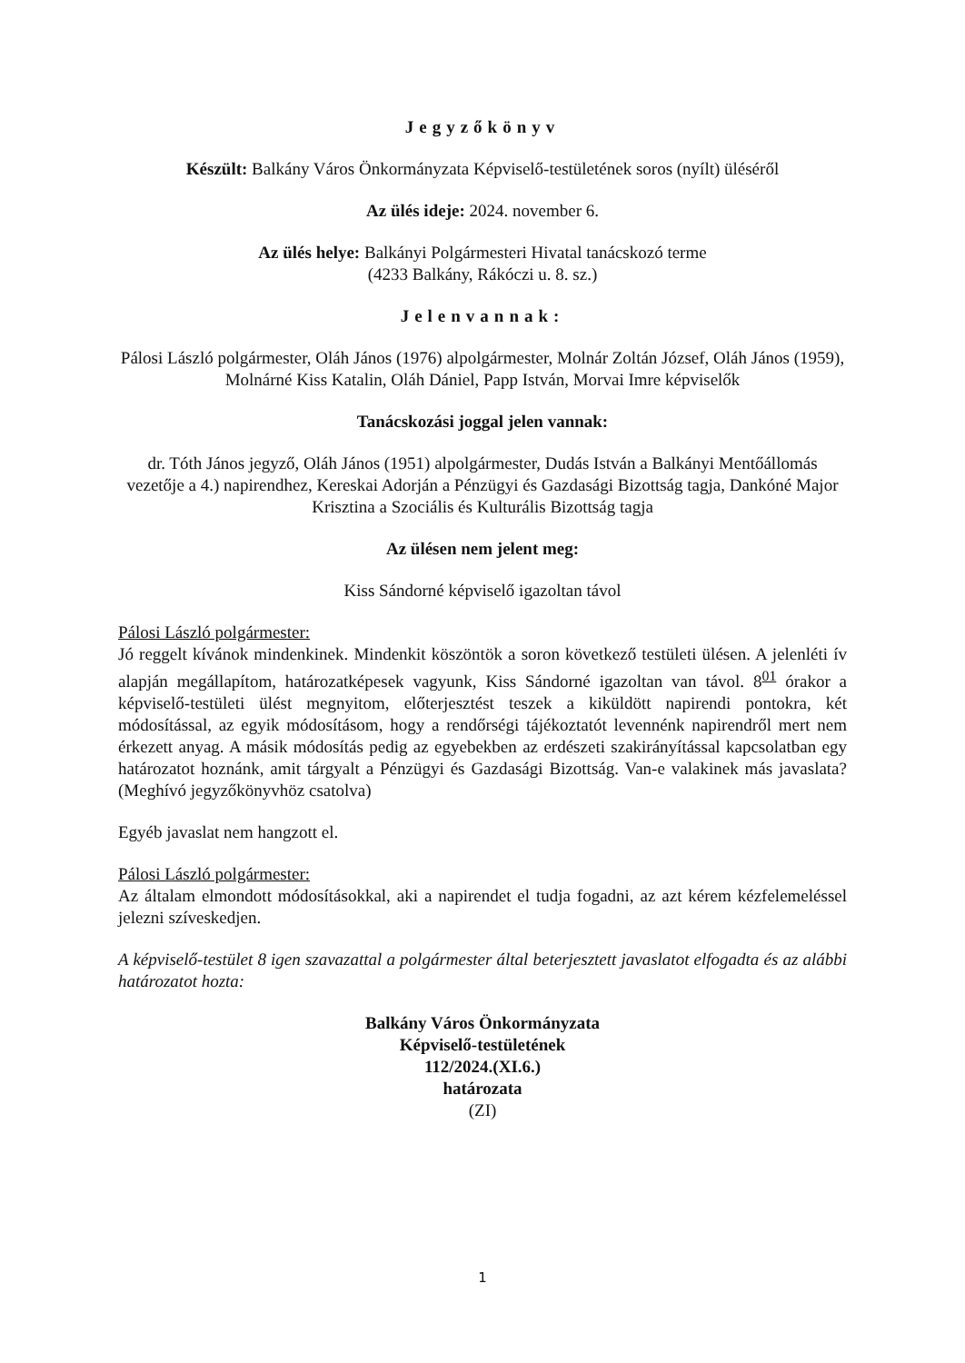Jegyzőkönyv
Készült: Balkány Város Önkormányzata Képviselő-testületének soros (nyílt) üléséről
Az ülés ideje: 2024. november 6.
Az ülés helye: Balkányi Polgármesteri Hivatal tanácskozó terme
(4233 Balkány, Rákóczi u. 8. sz.)
Jelenvannak:
Pálosi László polgármester, Oláh János (1976) alpolgármester, Molnár Zoltán József, Oláh János (1959), Molnárné Kiss Katalin, Oláh Dániel, Papp István, Morvai Imre képviselők
Tanácskozási joggal jelen vannak:
dr. Tóth János jegyző, Oláh János (1951) alpolgármester, Dudás István a Balkányi Mentőállomás vezetője a 4.) napirendhez, Kereskai Adorján a Pénzügyi és Gazdasági Bizottság tagja, Dankóné Major Krisztina a Szociális és Kulturális Bizottság tagja
Az ülésen nem jelent meg:
Kiss Sándorné képviselő igazoltan távol
Pálosi László polgármester:
Jó reggelt kívánok mindenkinek. Mindenkit köszöntök a soron következő testületi ülésen. A jelenléti ív alapján megállapítom, határozatképesek vagyunk, Kiss Sándorné igazoltan van távol. 8<sup>01</sup> órakor a képviselő-testületi ülést megnyitom, előterjesztést teszek a kiküldött napirendi pontokra, két módosítással, az egyik módosításom, hogy a rendőrségi tájékoztatót levennénk napirendről mert nem érkezett anyag. A másik módosítás pedig az egyebekben az erdészeti szakirányítással kapcsolatban egy határozatot hoznánk, amit tárgyalt a Pénzügyi és Gazdasági Bizottság. Van-e valakinek más javaslata? (Meghívó jegyzőkönyvhöz csatolva)
Egyéb javaslat nem hangzott el.
Pálosi László polgármester:
Az általam elmondott módosításokkal, aki a napirendet el tudja fogadni, az azt kérem kézfelemeléssel jelezni szíveskedjen.
A képviselő-testület 8 igen szavazattal a polgármester által beterjesztett javaslatot elfogadta és az alábbi határozatot hozta:
Balkány Város Önkormányzata
Képviselő-testületének
112/2024.(XI.6.)
határozata
(ZI)
1